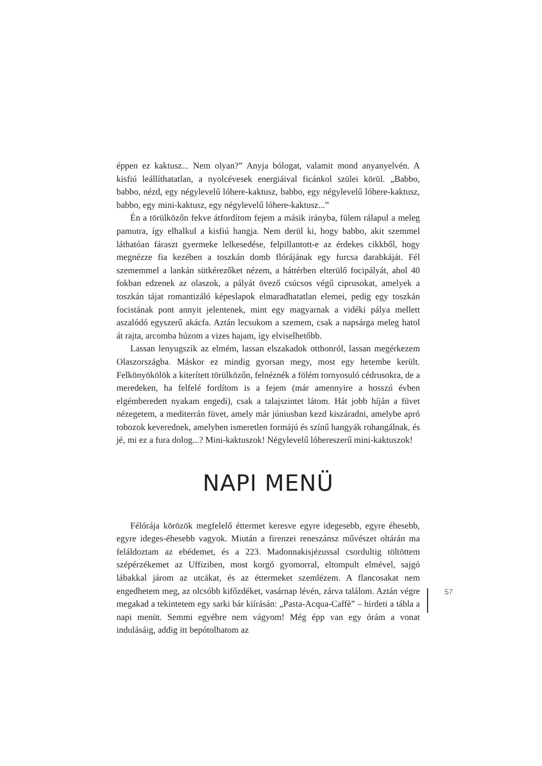éppen ez kaktusz... Nem olyan?” Anyja bólogat, valamit mond anyanyelvén. A kisfiú leállíthatatlan, a nyolcévesek energiáival ficánkol szülei körül. „Babbo, babbo, nézd, egy négylevelű lóhere-kaktusz, babbo, egy négylevelű lóhere-kaktusz, babbo, egy mini-kaktusz, egy négylevelű lóhere-kaktusz...”
Én a törülközőn fekve átfordítom fejem a másik irányba, fülem rálapul a meleg pamutra, így elhalkul a kisfiú hangja. Nem derül ki, hogy babbo, akit szemmel láthatóan fáraszt gyermeke lelkesedése, felpillantott-e az érdekes cikkből, hogy megnézze fia kezében a toszkán domb flórájának egy furcsa darabkáját. Fél szememmel a lankán sütkérezőket nézem, a háttérben elterülő focipályát, ahol 40 fokban edzenek az olaszok, a pályát övező csúcsos végű ciprusokat, amelyek a toszkán tájat romantizáló képeslapok elmaradhatatlan elemei, pedig egy toszkán focistának pont annyit jelentenek, mint egy magyarnak a vidéki pálya mellett aszalódó egyszerű akácfa. Aztán lecsukom a szemem, csak a napsárga meleg hatol át rajta, arcomba húzom a vizes hajam, így elviselhetőbb.
Lassan lenyugszik az elmém, lassan elszakadok otthonról, lassan megérkezem Olaszországba. Máskor ez mindig gyorsan megy, most egy hetembe került. Felkönyökölök a kiterített törülközőn, felnéznék a fölém tornyosuló cédrusokra, de a meredeken, ha felfelé fordítom is a fejem (már amennyire a hosszú évben elgémberedett nyakam engedi), csak a talajszintet látom. Hát jobb híján a füvet nézegetem, a mediterrán füvet, amely már júniusban kezd kiszáradni, amelybe apró tobozok keverednek, amelyben ismeretlen formájú és színű hangyák rohangálnak, és jé, mi ez a fura dolog...? Mini-kaktuszok! Négylevelű lóhereszerű mini-kaktuszok!
NAPI MENÜ
Félórája körözök megfelelő éttermet keresve egyre idegesebb, egyre éhesebb, egyre ideges-éhesebb vagyok. Miután a firenzei reneszánsz művészet oltárán ma feláldoztam az ebédemet, és a 223. Madonnakisjézussal csordultig töltöttem szépérzékemet az Uffiziben, most korgó gyomorral, eltompult elmével, sajgó lábakkal járom az utcákat, és az éttermeket szemlézem. A flancosakat nem engedhetem meg, az olcsóbb kifőzdéket, vasárnap lévén, zárva találom. Aztán végre megakad a tekintetem egy sarki bár kiírásán: „Pasta-Acqua-Caffè” – hirdeti a tábla a napi menüt. Semmi egyébre nem vágyom! Még épp van egy órám a vonat indulásáig, addig itt bepótolhatom az
57